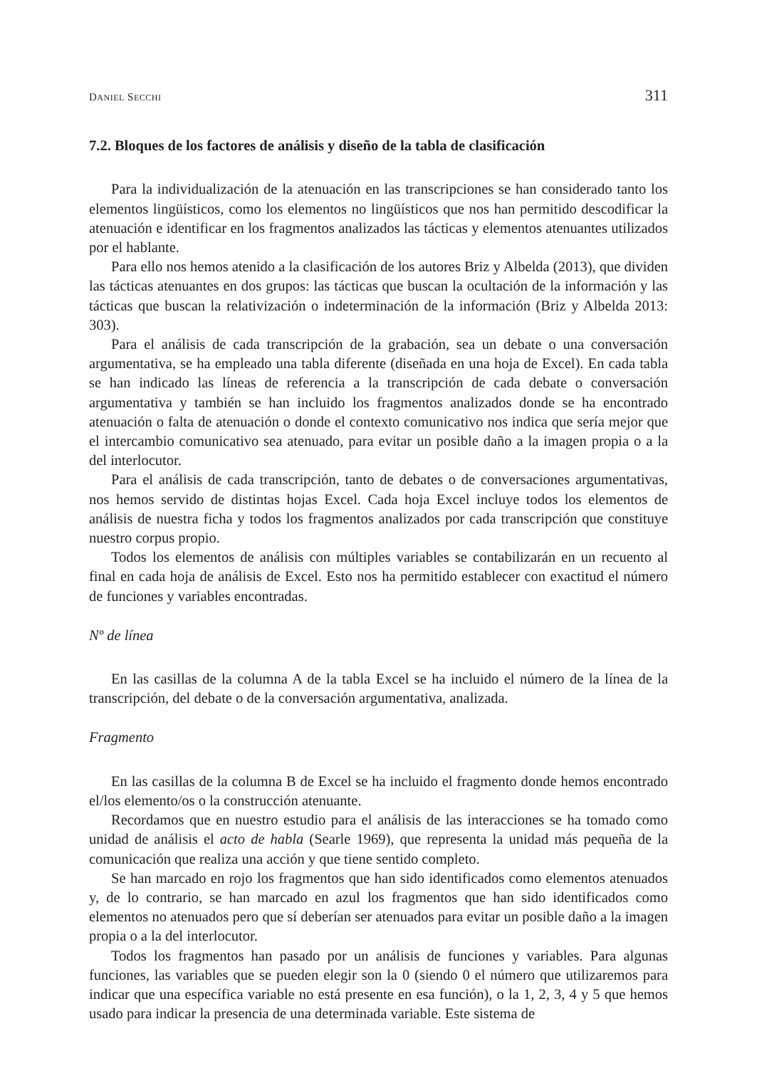DANIEL SECCHI 311
7.2. Bloques de los factores de análisis y diseño de la tabla de clasificación
Para la individualización de la atenuación en las transcripciones se han considerado tanto los elementos lingüísticos, como los elementos no lingüísticos que nos han permitido descodificar la atenuación e identificar en los fragmentos analizados las tácticas y elementos atenuantes utilizados por el hablante.
Para ello nos hemos atenido a la clasificación de los autores Briz y Albelda (2013), que dividen las tácticas atenuantes en dos grupos: las tácticas que buscan la ocultación de la información y las tácticas que buscan la relativización o indeterminación de la información (Briz y Albelda 2013: 303).
Para el análisis de cada transcripción de la grabación, sea un debate o una conversación argumentativa, se ha empleado una tabla diferente (diseñada en una hoja de Excel). En cada tabla se han indicado las líneas de referencia a la transcripción de cada debate o conversación argumentativa y también se han incluido los fragmentos analizados donde se ha encontrado atenuación o falta de atenuación o donde el contexto comunicativo nos indica que sería mejor que el intercambio comunicativo sea atenuado, para evitar un posible daño a la imagen propia o a la del interlocutor.
Para el análisis de cada transcripción, tanto de debates o de conversaciones argumentativas, nos hemos servido de distintas hojas Excel. Cada hoja Excel incluye todos los elementos de análisis de nuestra ficha y todos los fragmentos analizados por cada transcripción que constituye nuestro corpus propio.
Todos los elementos de análisis con múltiples variables se contabilizarán en un recuento al final en cada hoja de análisis de Excel. Esto nos ha permitido establecer con exactitud el número de funciones y variables encontradas.
Nº de línea
En las casillas de la columna A de la tabla Excel se ha incluido el número de la línea de la transcripción, del debate o de la conversación argumentativa, analizada.
Fragmento
En las casillas de la columna B de Excel se ha incluido el fragmento donde hemos encontrado el/los elemento/os o la construcción atenuante.
Recordamos que en nuestro estudio para el análisis de las interacciones se ha tomado como unidad de análisis el acto de habla (Searle 1969), que representa la unidad más pequeña de la comunicación que realiza una acción y que tiene sentido completo.
Se han marcado en rojo los fragmentos que han sido identificados como elementos atenuados y, de lo contrario, se han marcado en azul los fragmentos que han sido identificados como elementos no atenuados pero que sí deberían ser atenuados para evitar un posible daño a la imagen propia o a la del interlocutor.
Todos los fragmentos han pasado por un análisis de funciones y variables. Para algunas funciones, las variables que se pueden elegir son la 0 (siendo 0 el número que utilizaremos para indicar que una específica variable no está presente en esa función), o la 1, 2, 3, 4 y 5 que hemos usado para indicar la presencia de una determinada variable. Este sistema de